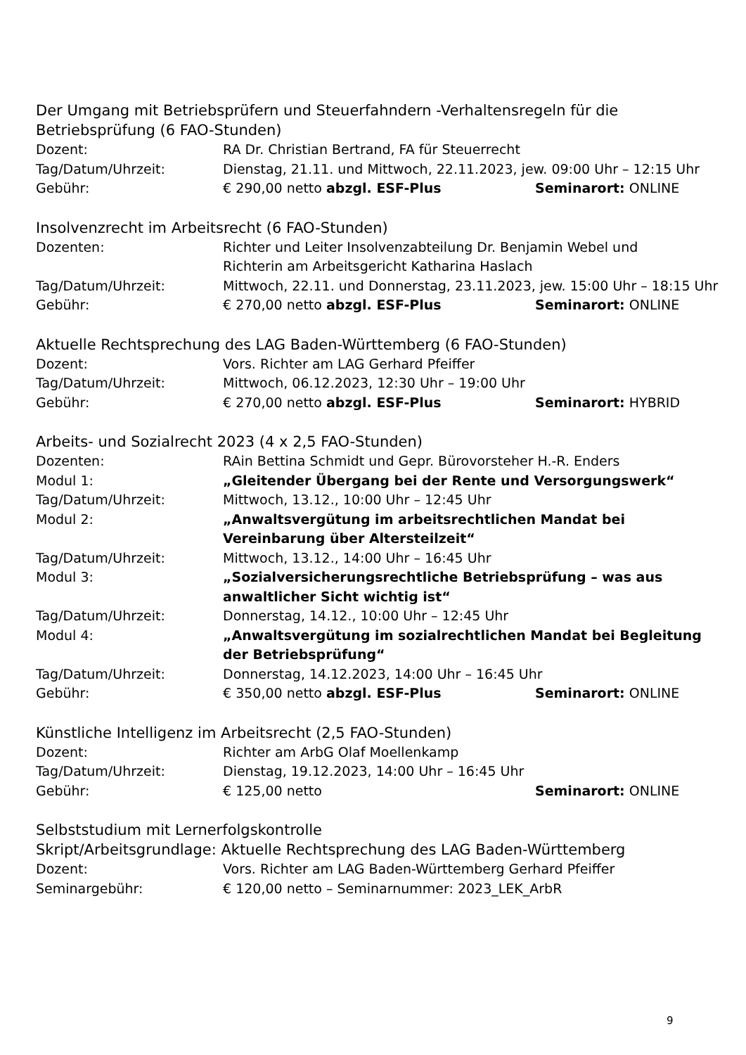Der Umgang mit Betriebsprüfern und Steuerfahndern -Verhaltensregeln für die Betriebsprüfung (6 FAO-Stunden)
Dozent: RA Dr. Christian Bertrand, FA für Steuerrecht
Tag/Datum/Uhrzeit: Dienstag, 21.11. und Mittwoch, 22.11.2023, jew. 09:00 Uhr – 12:15 Uhr
Gebühr: € 290,00 netto abzgl. ESF-Plus Seminarort: ONLINE
Insolvenzrecht im Arbeitsrecht (6 FAO-Stunden)
Dozenten: Richter und Leiter Insolvenzabteilung Dr. Benjamin Webel und
Richterin am Arbeitsgericht Katharina Haslach
Tag/Datum/Uhrzeit: Mittwoch, 22.11. und Donnerstag, 23.11.2023, jew. 15:00 Uhr – 18:15 Uhr
Gebühr: € 270,00 netto abzgl. ESF-Plus Seminarort: ONLINE
Aktuelle Rechtsprechung des LAG Baden-Württemberg (6 FAO-Stunden)
Dozent: Vors. Richter am LAG Gerhard Pfeiffer
Tag/Datum/Uhrzeit: Mittwoch, 06.12.2023, 12:30 Uhr – 19:00 Uhr
Gebühr: € 270,00 netto abzgl. ESF-Plus Seminarort: HYBRID
Arbeits- und Sozialrecht 2023 (4 x 2,5 FAO-Stunden)
Dozenten: RAin Bettina Schmidt und Gepr. Bürovorsteher H.-R. Enders
Modul 1: „Gleitender Übergang bei der Rente und Versorgungswerk“
Tag/Datum/Uhrzeit: Mittwoch, 13.12., 10:00 Uhr – 12:45 Uhr
Modul 2: „Anwaltsvergütung im arbeitsrechtlichen Mandat bei Vereinbarung über Altersteilzeit“
Tag/Datum/Uhrzeit: Mittwoch, 13.12., 14:00 Uhr – 16:45 Uhr
Modul 3: „Sozialversicherungsrechtliche Betriebsprüfung – was aus
anwaltlicher Sicht wichtig ist“
Tag/Datum/Uhrzeit: Donnerstag, 14.12., 10:00 Uhr – 12:45 Uhr
Modul 4: „Anwaltsvergütung im sozialrechtlichen Mandat bei Begleitung der Betriebsprüfung“
Tag/Datum/Uhrzeit: Donnerstag, 14.12.2023, 14:00 Uhr – 16:45 Uhr
Gebühr: € 350,00 netto abzgl. ESF-Plus Seminarort: ONLINE
Künstliche Intelligenz im Arbeitsrecht (2,5 FAO-Stunden)
Dozent: Richter am ArbG Olaf Moellenkamp
Tag/Datum/Uhrzeit: Dienstag, 19.12.2023, 14:00 Uhr – 16:45 Uhr
Gebühr: € 125,00 netto Seminarort: ONLINE
Selbststudium mit Lernerfolgskontrolle
Skript/Arbeitsgrundlage: Aktuelle Rechtsprechung des LAG Baden-Württemberg
Dozent: Vors. Richter am LAG Baden-Württemberg Gerhard Pfeiffer
Seminargebühr: € 120,00 netto – Seminarnummer: 2023_LEK_ArbR
9